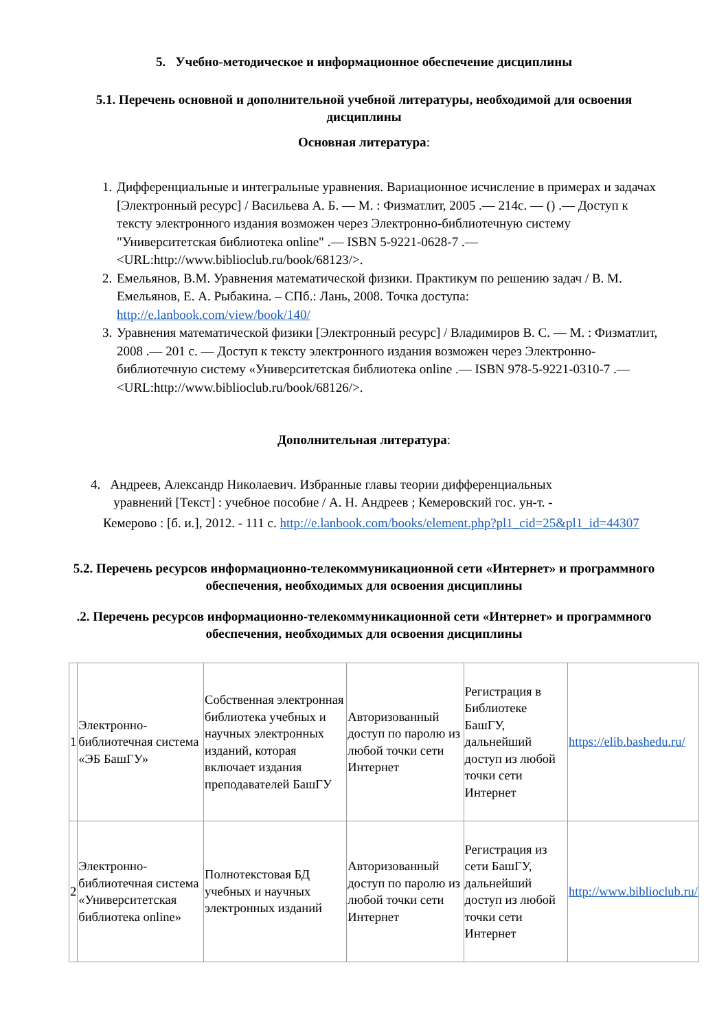5. Учебно-методическое и информационное обеспечение дисциплины
5.1. Перечень основной и дополнительной учебной литературы, необходимой для освоения дисциплины
Основная литература:
1. Дифференциальные и интегральные уравнения. Вариационное исчисление в примерах и задачах [Электронный ресурс] / Васильева А. Б. — М. : Физматлит, 2005 .— 214с. — () .— Доступ к тексту электронного издания возможен через Электронно-библиотечную систему "Университетская библиотека online" .— ISBN 5-9221-0628-7 .— <URL:http://www.biblioclub.ru/book/68123/>.
2. Емельянов, В.М. Уравнения математической физики. Практикум по решению задач / В. М. Емельянов, Е. А. Рыбакина. – СПб.: Лань, 2008. Точка доступа: http://e.lanbook.com/view/book/140/
3. Уравнения математической физики [Электронный ресурс] / Владимиров В. С. — М. : Физматлит, 2008 .— 201 с. — Доступ к тексту электронного издания возможен через Электронно-библиотечную систему «Университетская библиотека online .— ISBN 978-5-9221-0310-7 .— <URL:http://www.biblioclub.ru/book/68126/>.
Дополнительная литература:
4. Андреев, Александр Николаевич. Избранные главы теории дифференциальных
уравнений [Текст] : учебное пособие / А. Н. Андреев ; Кемеровский гос. ун-т. -
Кемерово : [б. и.], 2012. - 111 с. http://e.lanbook.com/books/element.php?pl1_cid=25&pl1_id=44307
5.2. Перечень ресурсов информационно-телекоммуникационной сети «Интернет» и программного обеспечения, необходимых для освоения дисциплины
.2. Перечень ресурсов информационно-телекоммуникационной сети «Интернет» и программного обеспечения, необходимых для освоения дисциплины
| 1 | Электронно-библиотечная система «ЭБ БашГУ» | Собственная электронная библиотека учебных и научных электронных изданий, которая включает издания преподавателей БашГУ | Авторизованный доступ по паролю из любой точки сети Интернет | Регистрация в Библиотеке БашГУ, дальнейший доступ из любой точки сети Интернет | https://elib.bashedu.ru/ |
| 2 | Электронно-библиотечная система «Университетская библиотека online» | Полнотекстовая БД учебных и научных электронных изданий | Авторизованный доступ по паролю из любой точки сети Интернет | Регистрация из сети БашГУ, дальнейший доступ из любой точки сети Интернет | http://www.biblioclub.ru/ |